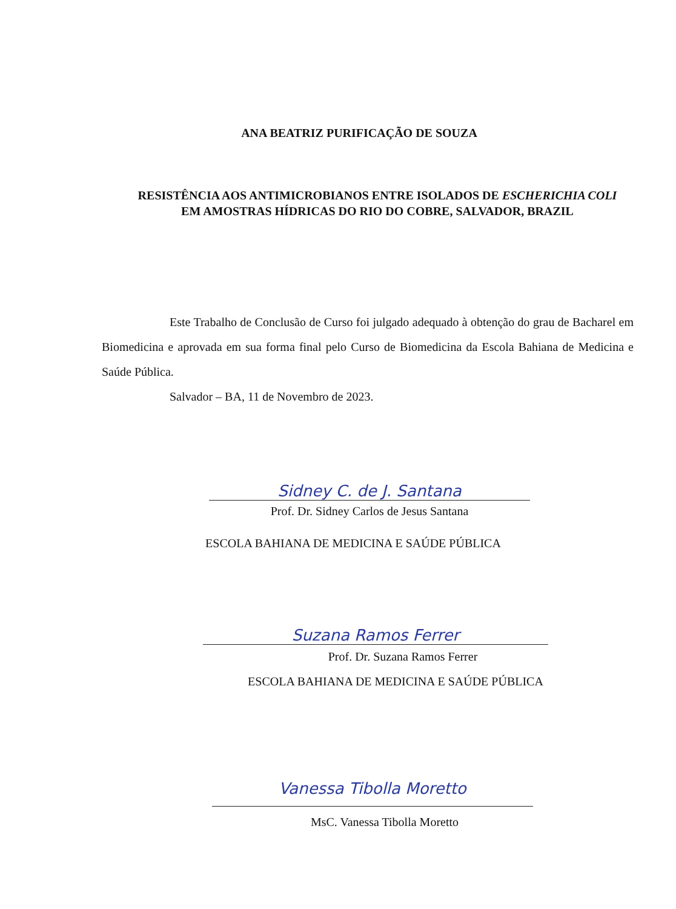ANA BEATRIZ PURIFICAÇÃO DE SOUZA
RESISTÊNCIA AOS ANTIMICROBIANOS ENTRE ISOLADOS DE ESCHERICHIA COLI
EM AMOSTRAS HÍDRICAS DO RIO DO COBRE, SALVADOR, BRAZIL
Este Trabalho de Conclusão de Curso foi julgado adequado à obtenção do grau de Bacharel em Biomedicina e aprovada em sua forma final pelo Curso de Biomedicina da Escola Bahiana de Medicina e Saúde Pública.
Salvador – BA, 11 de Novembro de 2023.
Sidney C. de J. Santana
Prof. Dr. Sidney Carlos de Jesus Santana
ESCOLA BAHIANA DE MEDICINA E SAÚDE PÚBLICA
Suzana Ramos Ferrer
Prof. Dr. Suzana Ramos Ferrer
ESCOLA BAHIANA DE MEDICINA E SAÚDE PÚBLICA
Vanessa Tibolla Moretto
MsC. Vanessa Tibolla Moretto